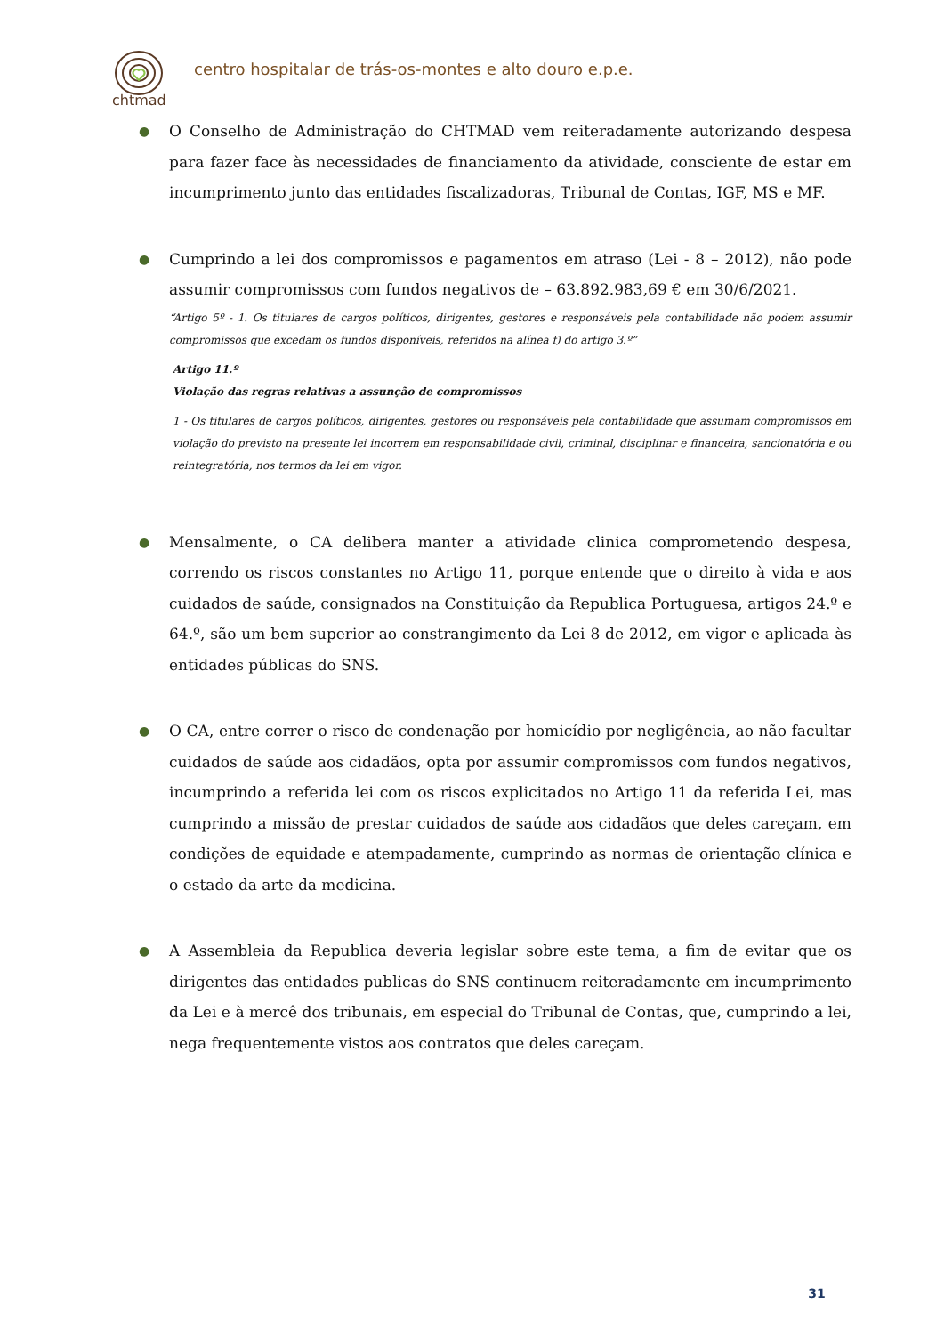chtmad
centro hospitalar de trás-os-montes e alto douro e.p.e.
●
O Conselho de Administração do CHTMAD vem reiteradamente autorizando despesa para fazer face às necessidades de financiamento da atividade, consciente de estar em incumprimento junto das entidades fiscalizadoras, Tribunal de Contas, IGF, MS e MF.
●
Cumprindo a lei dos compromissos e pagamentos em atraso (Lei - 8 – 2012), não pode assumir compromissos com fundos negativos de – 63.892.983,69 € em 30/6/2021.
“Artigo 5º - 1. Os titulares de cargos políticos, dirigentes, gestores e responsáveis pela contabilidade não podem assumir compromissos que excedam os fundos disponíveis, referidos na alínea f) do artigo 3.º”
Artigo 11.º
Violação das regras relativas a assunção de compromissos
1 - Os titulares de cargos políticos, dirigentes, gestores ou responsáveis pela contabilidade que assumam compromissos em violação do previsto na presente lei incorrem em responsabilidade civil, criminal, disciplinar e financeira, sancionatória e ou reintegratória, nos termos da lei em vigor.
●
Mensalmente, o CA delibera manter a atividade clinica comprometendo despesa, correndo os riscos constantes no Artigo 11, porque entende que o direito à vida e aos cuidados de saúde, consignados na Constituição da Republica Portuguesa, artigos 24.º e 64.º, são um bem superior ao constrangimento da Lei 8 de 2012, em vigor e aplicada às entidades públicas do SNS.
●
O CA, entre correr o risco de condenação por homicídio por negligência, ao não facultar cuidados de saúde aos cidadãos, opta por assumir compromissos com fundos negativos, incumprindo a referida lei com os riscos explicitados no Artigo 11 da referida Lei, mas cumprindo a missão de prestar cuidados de saúde aos cidadãos que deles careçam, em condições de equidade e atempadamente, cumprindo as normas de orientação clínica e o estado da arte da medicina.
●
A Assembleia da Republica deveria legislar sobre este tema, a fim de evitar que os dirigentes das entidades publicas do SNS continuem reiteradamente em incumprimento da Lei e à mercê dos tribunais, em especial do Tribunal de Contas, que, cumprindo a lei, nega frequentemente vistos aos contratos que deles careçam.
31